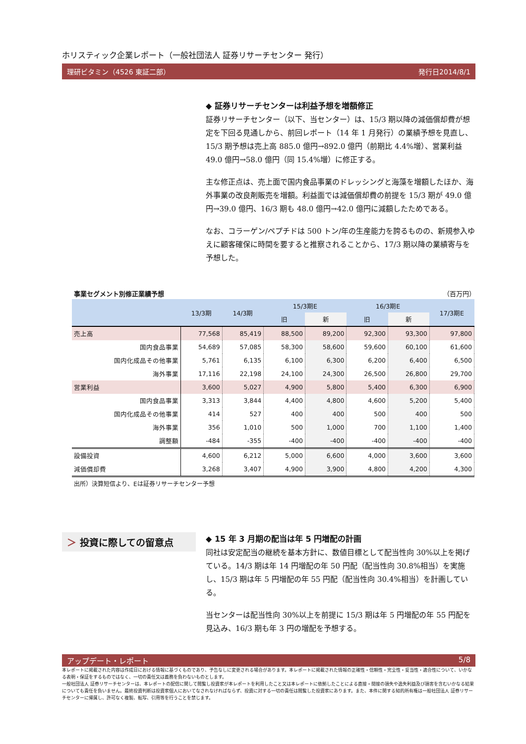ホリスティック企業レポート（一般社団法人 証券リサーチセンター 発行）
理研ビタミン（4526 東証二部） 発行日2014/8/1
◆ 証券リサーチセンターは利益予想を増額修正
証券リサーチセンター（以下、当センター）は、15/3 期以降の減価償却費が想定を下回る見通しから、前回レポート（14 年 1 月発行）の業績予想を見直し、15/3 期予想は売上高 885.0 億円→892.0 億円（前期比 4.4%増）、営業利益 49.0 億円→58.0 億円（同 15.4%増）に修正する。
主な修正点は、売上面で国内食品事業のドレッシングと海藻を増額したほか、海外事業の改良剤販売を増額。利益面では減価償却費の前提を 15/3 期が 49.0 億円→39.0 億円、16/3 期も 48.0 億円→42.0 億円に減額したためである。
なお、コラーゲン/ペプチドは 500 トン/年の生産能力を誇るものの、新規参入ゆえに顧客確保に時間を要すると推察されることから、17/3 期以降の業績寄与を予想した。
事業セグメント別修正業績予想 （百万円）
| | 13/3期 | 14/3期 | 15/3期E | | 16/3期E | | 17/3期E |
| --- | --- | --- | --- | --- | --- | --- | --- |
| | | | 旧 | 新 | 旧 | 新 | |
| 売上高 | 77,568 | 85,419 | 88,500 | 89,200 | 92,300 | 93,300 | 97,800 |
| 国内食品事業 | 54,689 | 57,085 | 58,300 | 58,600 | 59,600 | 60,100 | 61,600 |
| 国内化成品その他事業 | 5,761 | 6,135 | 6,100 | 6,300 | 6,200 | 6,400 | 6,500 |
| 海外事業 | 17,116 | 22,198 | 24,100 | 24,300 | 26,500 | 26,800 | 29,700 |
| 営業利益 | 3,600 | 5,027 | 4,900 | 5,800 | 5,400 | 6,300 | 6,900 |
| 国内食品事業 | 3,313 | 3,844 | 4,400 | 4,800 | 4,600 | 5,200 | 5,400 |
| 国内化成品その他事業 | 414 | 527 | 400 | 400 | 500 | 400 | 500 |
| 海外事業 | 356 | 1,010 | 500 | 1,000 | 700 | 1,100 | 1,400 |
| 調整額 | -484 | -355 | -400 | -400 | -400 | -400 | -400 |
| 設備投資 | 4,600 | 6,212 | 5,000 | 6,600 | 4,000 | 3,600 | 3,600 |
| 減価償却費 | 3,268 | 3,407 | 4,900 | 3,900 | 4,800 | 4,200 | 4,300 |
出所）決算短信より、Eは証券リサーチセンター予想
＞ 投資に際しての留意点
◆ 15 年 3 月期の配当は年 5 円増配の計画
同社は安定配当の継続を基本方針に、数値目標として配当性向 30%以上を掲げている。14/3 期は年 14 円増配の年 50 円配（配当性向 30.8%相当）を実施し、15/3 期は年 5 円増配の年 55 円配（配当性向 30.4%相当）を計画している。
当センターは配当性向 30%以上を前提に 15/3 期は年 5 円増配の年 55 円配を見込み、16/3 期も年 3 円の増配を予想する。
アップデート・レポート 5/8
本レポートに掲載された内容は作成日における情報に基づくものであり、予告なしに変更される場合があります。本レポートに掲載された情報の正確性・信頼性・完全性・妥当性・適合性について、いかなる表明・保証をするものではなく、一切の責任又は義務を負わないものとします。
一般社団法人 証券リサーチセンターは、本レポートの配信に関して閲覧し投資家が本レポートを利用したこと又は本レポートに依拠したことによる直接・間接の損失や逸失利益及び損害を含むいかなる結果についても責任を負いません。最終投資判断は投資家個人においてなされなければならず、投資に対する一切の責任は閲覧した投資家にあります。また、本件に関する知的所有権は一般社団法人 証券リサーチセンターに帰属し、許可なく複製、転写、引用等を行うことを禁じます。